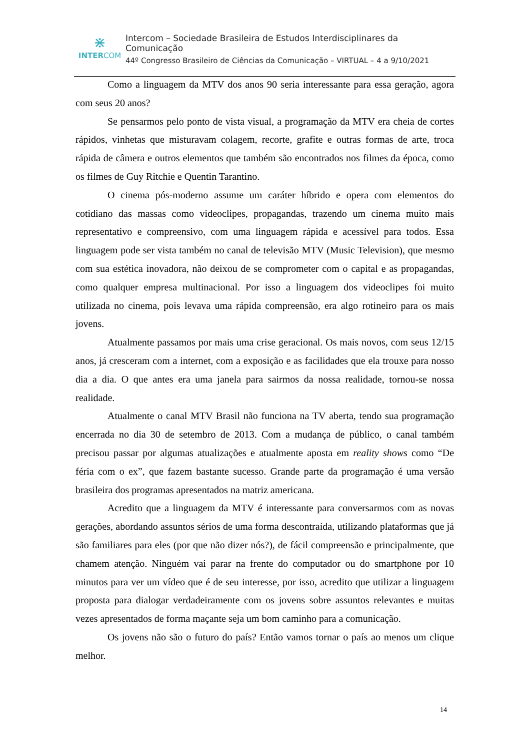⋇
INTERCOM
Intercom – Sociedade Brasileira de Estudos Interdisciplinares da Comunicação
44º Congresso Brasileiro de Ciências da Comunicação – VIRTUAL – 4 a 9/10/2021
Como a linguagem da MTV dos anos 90 seria interessante para essa geração, agora com seus 20 anos?
Se pensarmos pelo ponto de vista visual, a programação da MTV era cheia de cortes rápidos, vinhetas que misturavam colagem, recorte, grafite e outras formas de arte, troca rápida de câmera e outros elementos que também são encontrados nos filmes da época, como os filmes de Guy Ritchie e Quentin Tarantino.
O cinema pós-moderno assume um caráter híbrido e opera com elementos do cotidiano das massas como videoclipes, propagandas, trazendo um cinema muito mais representativo e compreensivo, com uma linguagem rápida e acessível para todos. Essa linguagem pode ser vista também no canal de televisão MTV (Music Television), que mesmo com sua estética inovadora, não deixou de se comprometer com o capital e as propagandas, como qualquer empresa multinacional. Por isso a linguagem dos videoclipes foi muito utilizada no cinema, pois levava uma rápida compreensão, era algo rotineiro para os mais jovens.
Atualmente passamos por mais uma crise geracional. Os mais novos, com seus 12/15 anos, já cresceram com a internet, com a exposição e as facilidades que ela trouxe para nosso dia a dia. O que antes era uma janela para sairmos da nossa realidade, tornou-se nossa realidade.
Atualmente o canal MTV Brasil não funciona na TV aberta, tendo sua programação encerrada no dia 30 de setembro de 2013. Com a mudança de público, o canal também precisou passar por algumas atualizações e atualmente aposta em reality shows como “De féria com o ex”, que fazem bastante sucesso. Grande parte da programação é uma versão brasileira dos programas apresentados na matriz americana.
Acredito que a linguagem da MTV é interessante para conversarmos com as novas gerações, abordando assuntos sérios de uma forma descontraída, utilizando plataformas que já são familiares para eles (por que não dizer nós?), de fácil compreensão e principalmente, que chamem atenção. Ninguém vai parar na frente do computador ou do smartphone por 10 minutos para ver um vídeo que é de seu interesse, por isso, acredito que utilizar a linguagem proposta para dialogar verdadeiramente com os jovens sobre assuntos relevantes e muitas vezes apresentados de forma maçante seja um bom caminho para a comunicação.
Os jovens não são o futuro do país? Então vamos tornar o país ao menos um clique melhor.
14